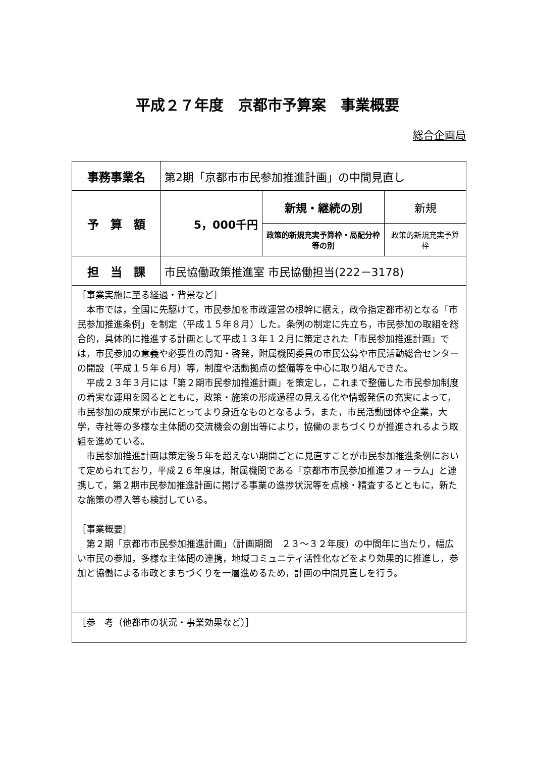平成２７年度　京都市予算案　事業概要
総合企画局
| 事務事業名 | 第2期「京都市市民参加推進計画」の中間見直し | | |
| 予 算 額 | 5，000千円 | 新規・継続の別 | 新規 |
| | | 政策的新規充実予算枠・局配分枠等の別 | 政策的新規充実予算枠 |
| 担 当 課 | 市民協働政策推進室 市民協働担当(222－3178) | | |
| ［事業実施に至る経過・背景など］ 本市では，全国に先駆けて，市民参加を市政運営の根幹に据え，政令指定都市初となる「市民参加推進条例」を制定（平成１５年８月）した。条例の制定に先立ち，市民参加の取組を総合的，具体的に推進する計画として平成１３年１２月に策定された「市民参加推進計画」では，市民参加の意義や必要性の周知・啓発，附属機関委員の市民公募や市民活動総合センターの開設（平成１５年６月）等，制度や活動拠点の整備等を中心に取り組んできた。 平成２３年３月には「第２期市民参加推進計画」を策定し，これまで整備した市民参加制度の着実な運用を図るとともに，政策・施策の形成過程の見える化や情報発信の充実によって，市民参加の成果が市民にとってより身近なものとなるよう，また，市民活動団体や企業，大学，寺社等の多様な主体間の交流機会の創出等により，協働のまちづくりが推進されるよう取組を進めている。 市民参加推進計画は策定後５年を超えない期間ごとに見直すことが市民参加推進条例において定められており，平成２６年度は，附属機関である「京都市市民参加推進フォーラム」と連携して，第２期市民参加推進計画に掲げる事業の進捗状況等を点検・精査するとともに，新たな施策の導入等も検討している。 ［事業概要］ 第２期「京都市市民参加推進計画」（計画期間 ２３～３２年度）の中間年に当たり，幅広い市民の参加，多様な主体間の連携，地域コミュニティ活性化などをより効果的に推進し，参加と協働による市政とまちづくりを一層進めるため，計画の中間見直しを行う。 | | | |
| ［参 考（他都市の状況・事業効果など）］ | | | |